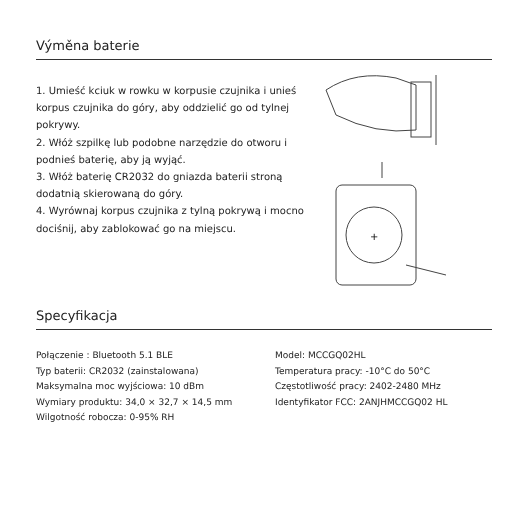Výměna baterie
1. Umieść kciuk w rowku w korpusie czujnika i unieś korpus czujnika do góry, aby oddzielić go od tylnej pokrywy.
2. Włóż szpilkę lub podobne narzędzie do otworu i podnieś baterię, aby ją wyjąć.
3. Włóż baterię CR2032 do gniazda baterii stroną dodatnią skierowaną do góry.
4. Wyrównaj korpus czujnika z tylną pokrywą i mocno dociśnij, aby zablokować go na miejscu.
+
Specyfikacja
Połączenie : Bluetooth 5.1 BLE
Typ baterii: CR2032 (zainstalowana)
Maksymalna moc wyjściowa: 10 dBm
Wymiary produktu: 34,0 × 32,7 × 14,5 mm
Wilgotność robocza: 0-95% RH
Model: MCCGQ02HL
Temperatura pracy: -10°C do 50°C
Częstotliwość pracy: 2402-2480 MHz
Identyfikator FCC: 2ANJHMCCGQ02 HL